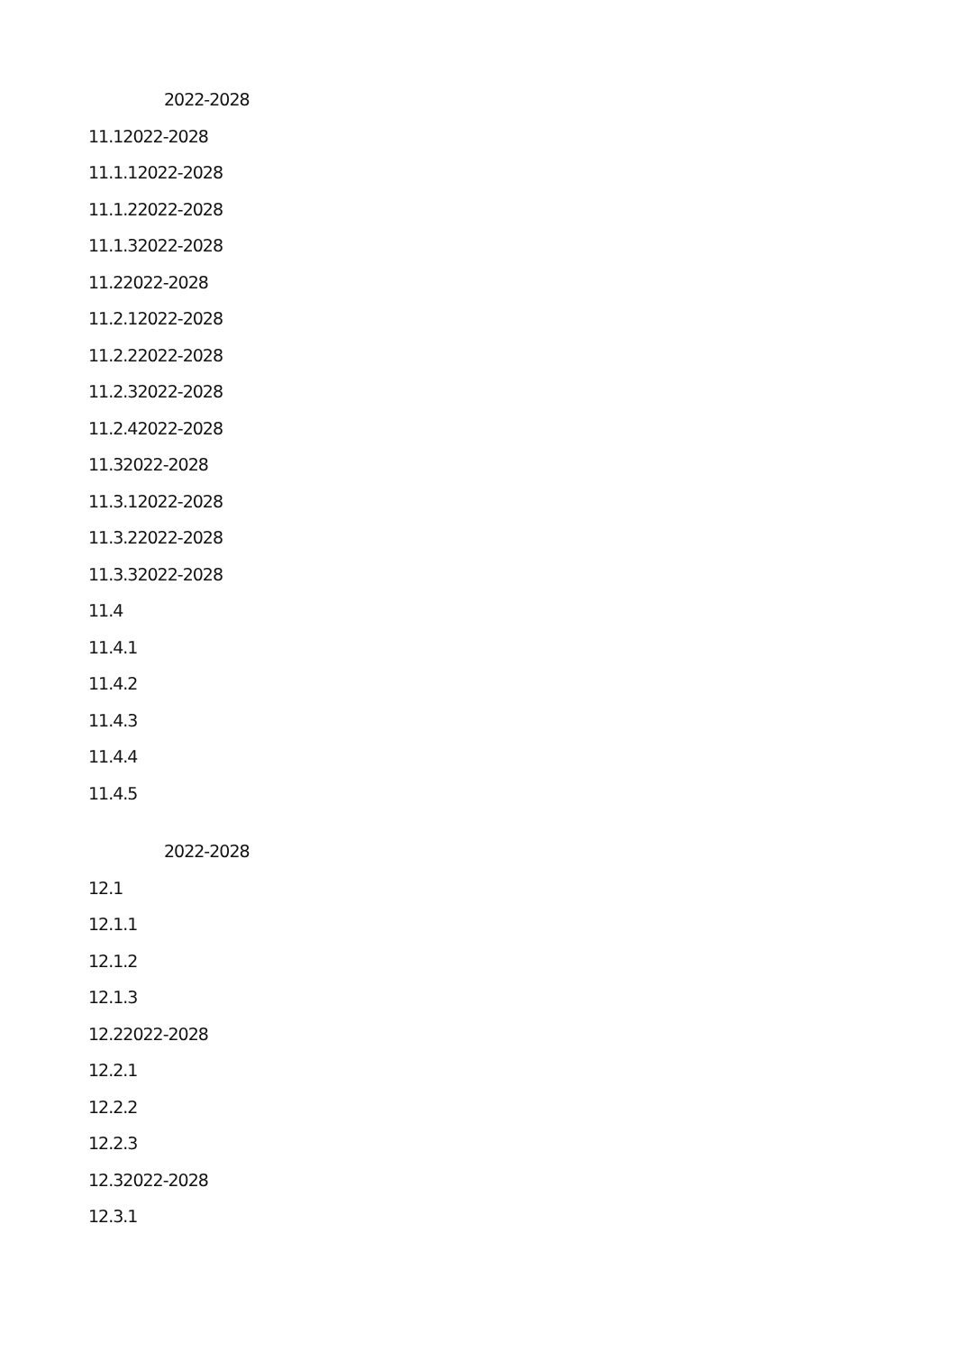2022-2028
11.12022-2028
11.1.12022-2028
11.1.22022-2028
11.1.32022-2028
11.22022-2028
11.2.12022-2028
11.2.22022-2028
11.2.32022-2028
11.2.42022-2028
11.32022-2028
11.3.12022-2028
11.3.22022-2028
11.3.32022-2028
11.4
11.4.1
11.4.2
11.4.3
11.4.4
11.4.5
2022-2028
12.1
12.1.1
12.1.2
12.1.3
12.22022-2028
12.2.1
12.2.2
12.2.3
12.32022-2028
12.3.1